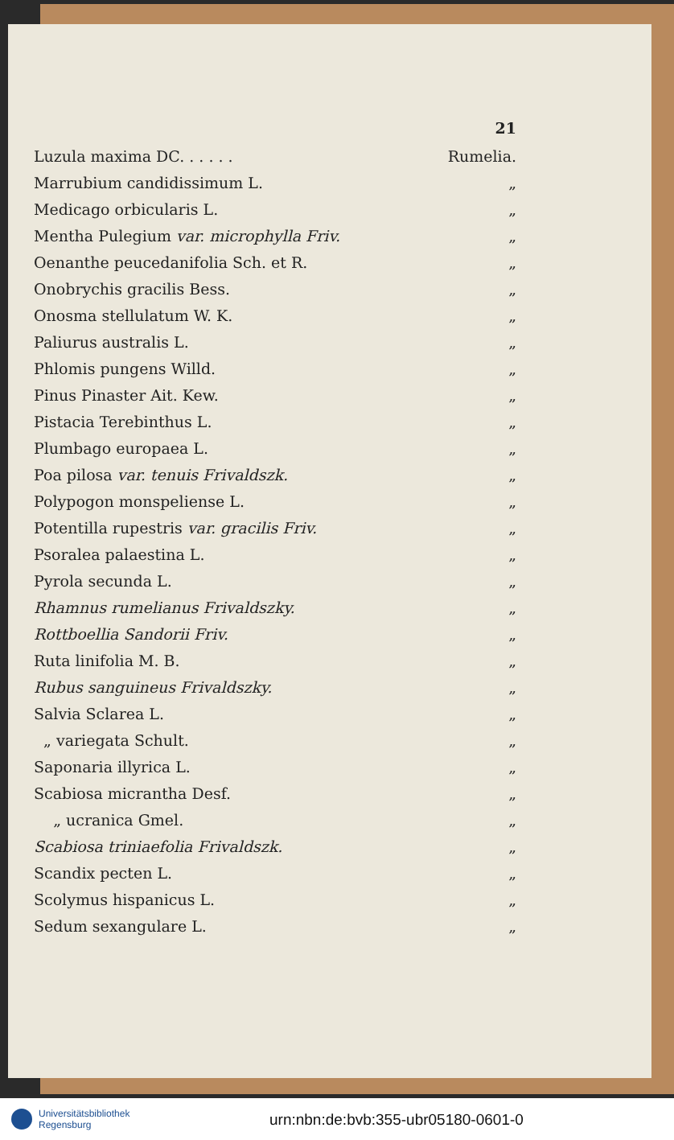21
Luzula maxima DC. . . . . . Rumelia.
Marrubium candidissimum L. „
Medicago orbicularis L. „
Mentha Pulegium var. microphylla Friv. „
Oenanthe peucedanifolia Sch. et R. „
Onobrychis gracilis Bess. „
Onosma stellulatum W. K. „
Paliurus australis L. „
Phlomis pungens Willd. „
Pinus Pinaster Ait. Kew. „
Pistacia Terebinthus L. „
Plumbago europaea L. „
Poa pilosa var. tenuis Frivaldszk. „
Polypogon monspeliense L. „
Potentilla rupestris var. gracilis Friv. „
Psoralea palaestina L. „
Pyrola secunda L. „
Rhamnus rumelianus Frivaldszky. „
Rottboellia Sandorii Friv. „
Ruta linifolia M. B. „
Rubus sanguineus Frivaldszky. „
Salvia Sclarea L. „
„ variegata Schult. „
Saponaria illyrica L. „
Scabiosa micrantha Desf. „
„ ucranica Gmel. „
Scabiosa triniaefolia Frivaldszk. „
Scandix pecten L. „
Scolymus hispanicus L. „
Sedum sexangulare L. „
Universitätsbibliothek
Regensburg
urn:nbn:de:bvb:355-ubr05180-0601-0